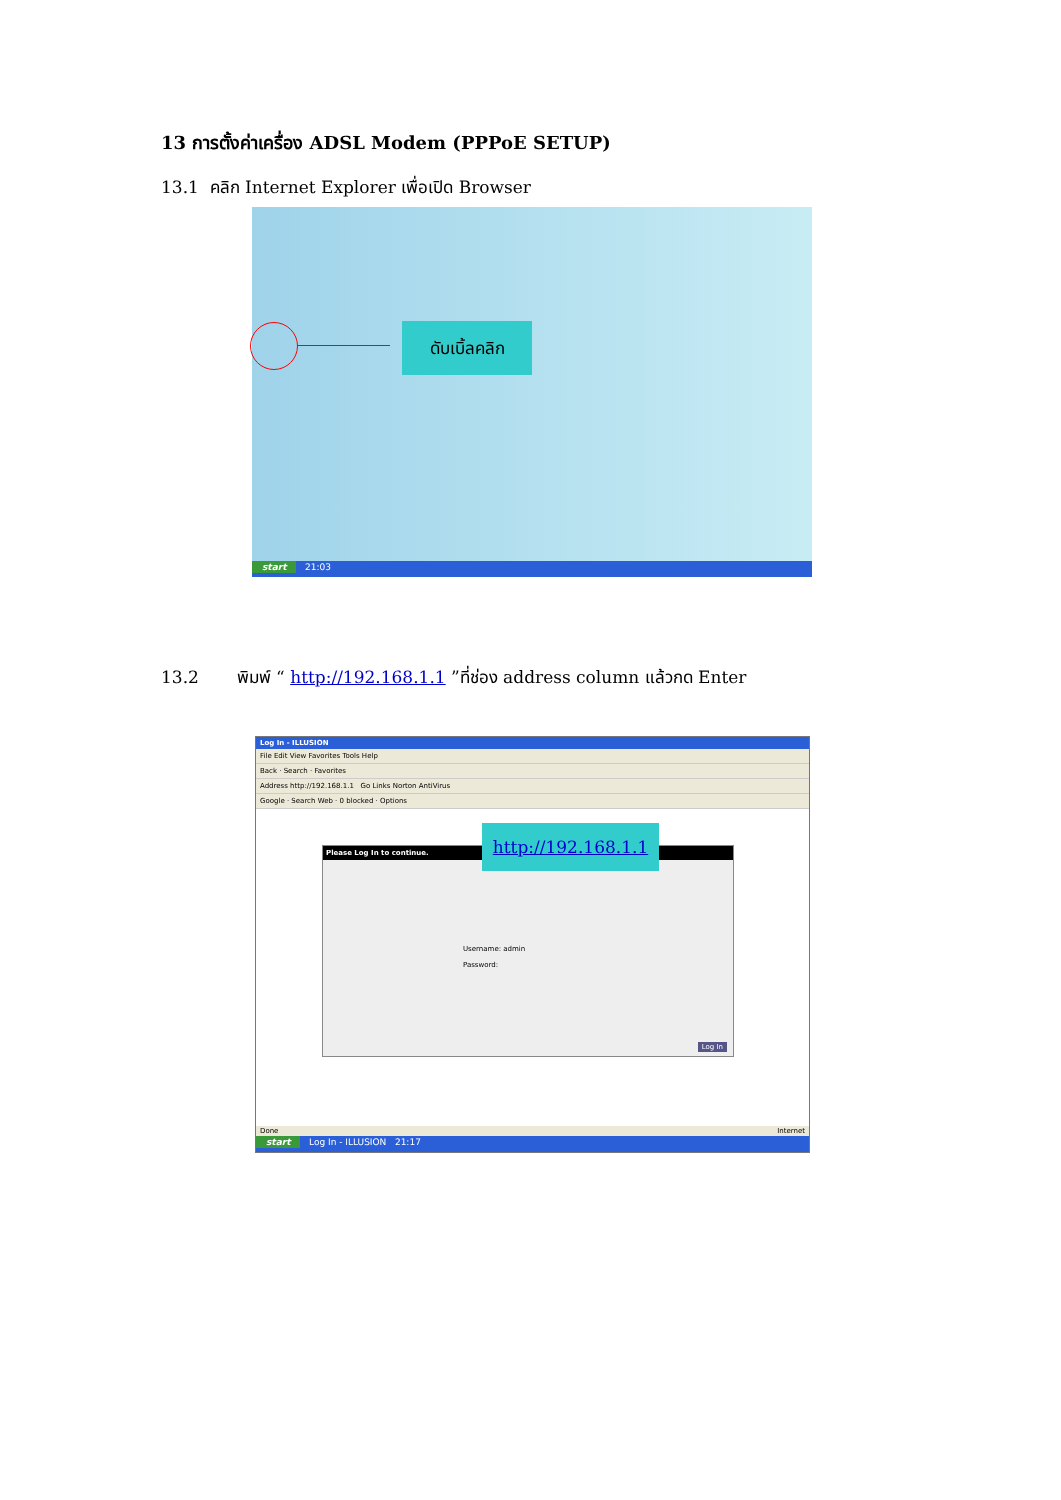13 การตั้งค่าเครื่อง ADSL Modem (PPPoE SETUP)
13.1 คลิก Internet Explorer เพื่อเปิด Browser
ดับเบิ้ลคลิก
start 21:03
13.2 พิมพ์ “ http://192.168.1.1 ”ที่ช่อง address column แล้วกด Enter
Log In - ILLUSION
File Edit View Favorites Tools Help
Back · Search · Favorites
Address http://192.168.1.1 Go Links Norton AntiVirus
Google · Search Web · 0 blocked · Options
Please Log In to continue.
Username: admin
Password:
Log In
http://192.168.1.1
Done Internet
start Log In - ILLUSION 21:17